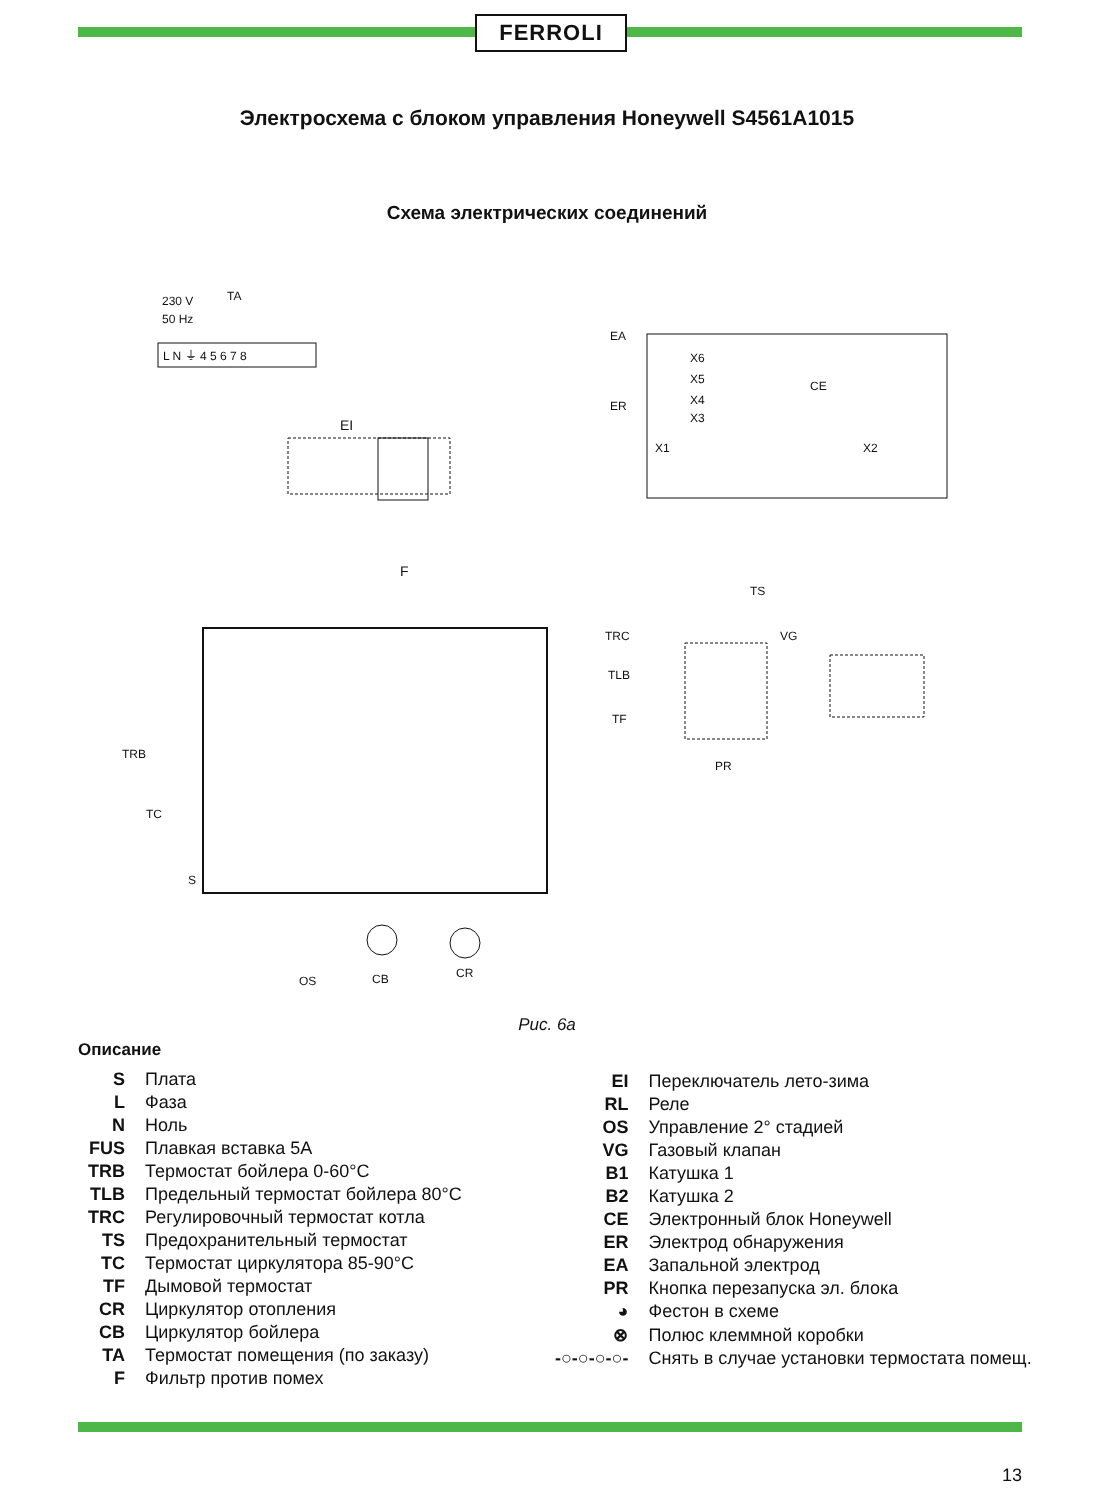FERROLI
Электросхема с блоком управления Honeywell S4561A1015
Схема электрических соединений
TA
230 V
50 Hz
L N ⏚ 4 5 6 7 8
EA
ER
CE
X6
X5
X4
X3
X1
X2
EI
F
VG
PR
TS
TRC
TLB
TF
TRB
TC
S
OS
CB
CR
Рис. 6а
Описание
| S | Плата |
| L | Фаза |
| N | Ноль |
| FUS | Плавкая вставка 5А |
| TRB | Термостат бойлера 0-60°C |
| TLB | Предельный термостат бойлера 80°C |
| TRC | Регулировочный термостат котла |
| TS | Предохранительный термостат |
| TC | Термостат циркулятора 85-90°C |
| TF | Дымовой термостат |
| CR | Циркулятор отопления |
| CB | Циркулятор бойлера |
| TA | Термостат помещения (по заказу) |
| F | Фильтр против помех |
| EI | Переключатель лето-зима |
| RL | Реле |
| OS | Управление 2° стадией |
| VG | Газовый клапан |
| B1 | Катушка 1 |
| B2 | Катушка 2 |
| CE | Электронный блок Honeywell |
| ER | Электрод обнаружения |
| EA | Запальной электрод |
| PR | Кнопка перезапуска эл. блока |
| ◕ | Фестон в схеме |
| ⊗ | Полюс клеммной коробки |
| -○-○-○-○- | Снять в случае установки термостата помещ. |
13